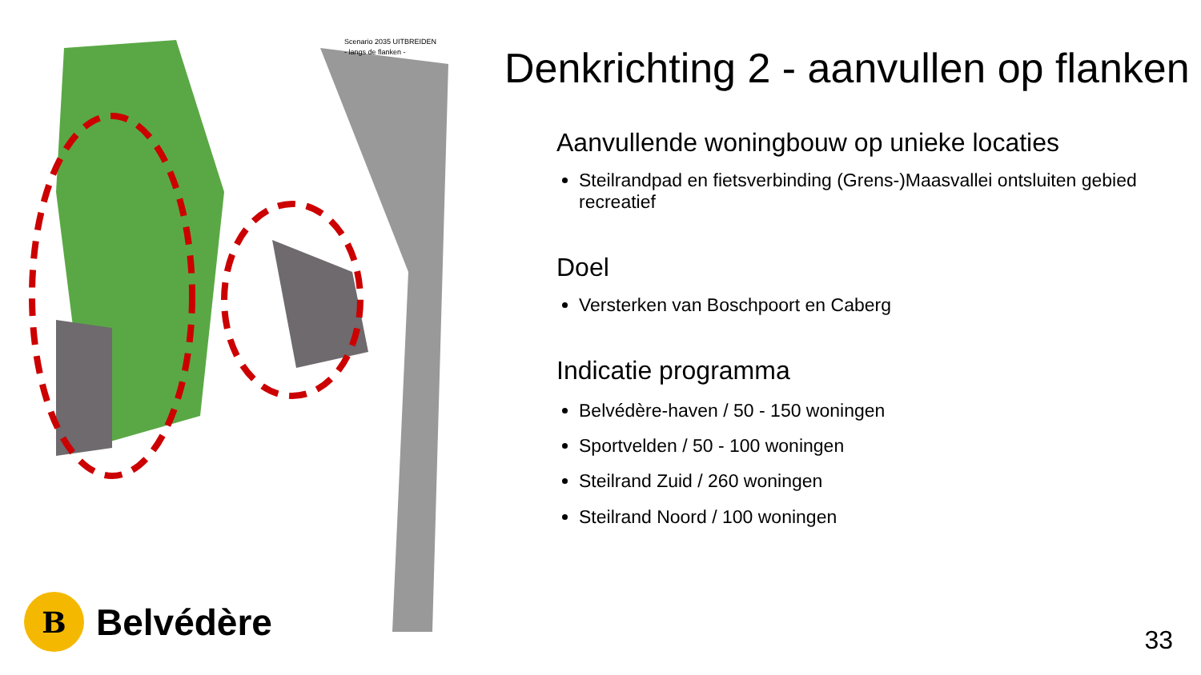Scenario 2035 UITBREIDEN
- langs de flanken -
B
Belvédère
Denkrichting 2 - aanvullen op flanken
Aanvullende woningbouw op unieke locaties
Steilrandpad en fietsverbinding (Grens-)Maasvallei ontsluiten gebied recreatief
Doel
Versterken van Boschpoort en Caberg
Indicatie programma
Belvédère-haven / 50 - 150 woningen
Sportvelden / 50 - 100 woningen
Steilrand Zuid / 260 woningen
Steilrand Noord / 100 woningen
33